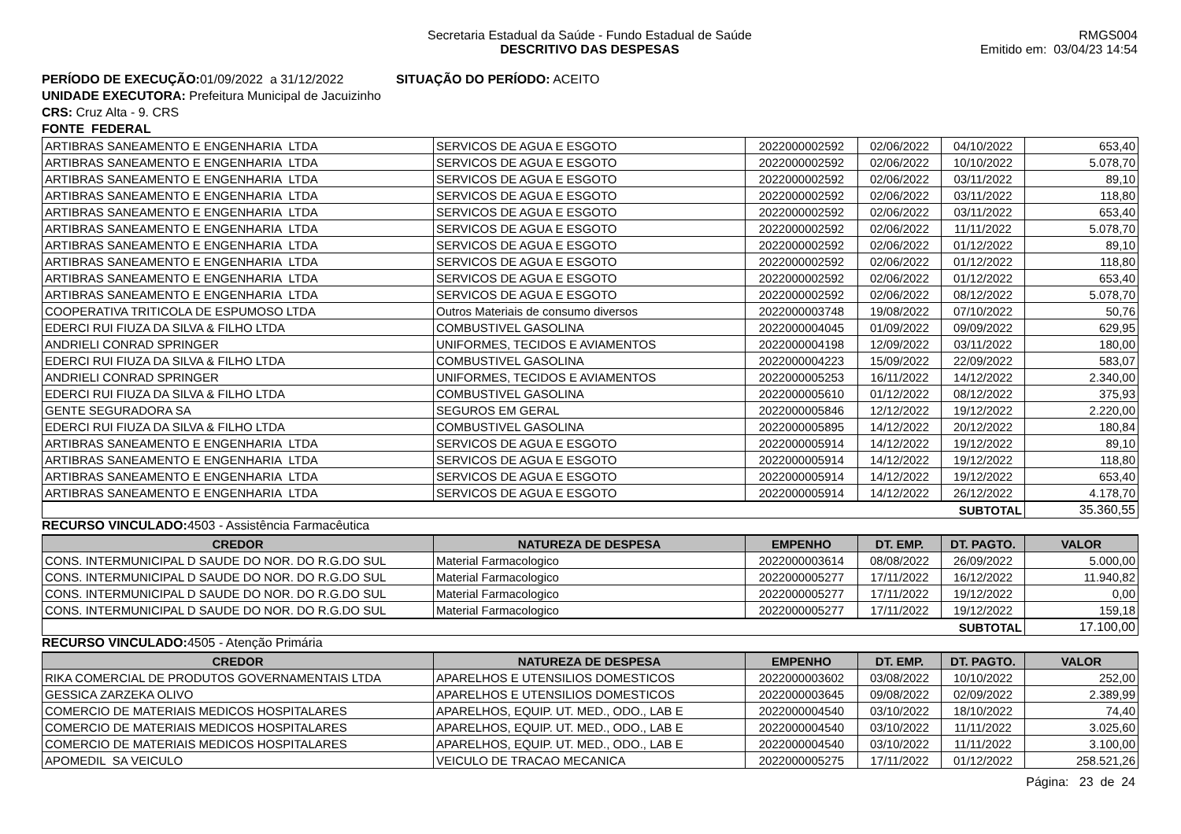Secretaria Estadual da Saúde - Fundo Estadual de Saúde
DESCRITIVO DAS DESPESAS
RMGS004
Emitido em: 03/04/23 14:54
PERÍODO DE EXECUÇÃO: 01/09/2022 a 31/12/2022 SITUAÇÃO DO PERÍODO: ACEITO
UNIDADE EXECUTORA: Prefeitura Municipal de Jacuizinho
CRS: Cruz Alta - 9. CRS
FONTE FEDERAL
| ARTIBRAS SANEAMENTO E ENGENHARIA LTDA | SERVICOS DE AGUA E ESGOTO | 2022000002592 | 02/06/2022 | 04/10/2022 | 653,40 |
| ARTIBRAS SANEAMENTO E ENGENHARIA LTDA | SERVICOS DE AGUA E ESGOTO | 2022000002592 | 02/06/2022 | 10/10/2022 | 5.078,70 |
| ARTIBRAS SANEAMENTO E ENGENHARIA LTDA | SERVICOS DE AGUA E ESGOTO | 2022000002592 | 02/06/2022 | 03/11/2022 | 89,10 |
| ARTIBRAS SANEAMENTO E ENGENHARIA LTDA | SERVICOS DE AGUA E ESGOTO | 2022000002592 | 02/06/2022 | 03/11/2022 | 118,80 |
| ARTIBRAS SANEAMENTO E ENGENHARIA LTDA | SERVICOS DE AGUA E ESGOTO | 2022000002592 | 02/06/2022 | 03/11/2022 | 653,40 |
| ARTIBRAS SANEAMENTO E ENGENHARIA LTDA | SERVICOS DE AGUA E ESGOTO | 2022000002592 | 02/06/2022 | 11/11/2022 | 5.078,70 |
| ARTIBRAS SANEAMENTO E ENGENHARIA LTDA | SERVICOS DE AGUA E ESGOTO | 2022000002592 | 02/06/2022 | 01/12/2022 | 89,10 |
| ARTIBRAS SANEAMENTO E ENGENHARIA LTDA | SERVICOS DE AGUA E ESGOTO | 2022000002592 | 02/06/2022 | 01/12/2022 | 118,80 |
| ARTIBRAS SANEAMENTO E ENGENHARIA LTDA | SERVICOS DE AGUA E ESGOTO | 2022000002592 | 02/06/2022 | 01/12/2022 | 653,40 |
| ARTIBRAS SANEAMENTO E ENGENHARIA LTDA | SERVICOS DE AGUA E ESGOTO | 2022000002592 | 02/06/2022 | 08/12/2022 | 5.078,70 |
| COOPERATIVA TRITICOLA DE ESPUMOSO LTDA | Outros Materiais de consumo diversos | 2022000003748 | 19/08/2022 | 07/10/2022 | 50,76 |
| EDERCI RUI FIUZA DA SILVA & FILHO LTDA | COMBUSTIVEL GASOLINA | 2022000004045 | 01/09/2022 | 09/09/2022 | 629,95 |
| ANDRIELI CONRAD SPRINGER | UNIFORMES, TECIDOS E AVIAMENTOS | 2022000004198 | 12/09/2022 | 03/11/2022 | 180,00 |
| EDERCI RUI FIUZA DA SILVA & FILHO LTDA | COMBUSTIVEL GASOLINA | 2022000004223 | 15/09/2022 | 22/09/2022 | 583,07 |
| ANDRIELI CONRAD SPRINGER | UNIFORMES, TECIDOS E AVIAMENTOS | 2022000005253 | 16/11/2022 | 14/12/2022 | 2.340,00 |
| EDERCI RUI FIUZA DA SILVA & FILHO LTDA | COMBUSTIVEL GASOLINA | 2022000005610 | 01/12/2022 | 08/12/2022 | 375,93 |
| GENTE SEGURADORA SA | SEGUROS EM GERAL | 2022000005846 | 12/12/2022 | 19/12/2022 | 2.220,00 |
| EDERCI RUI FIUZA DA SILVA & FILHO LTDA | COMBUSTIVEL GASOLINA | 2022000005895 | 14/12/2022 | 20/12/2022 | 180,84 |
| ARTIBRAS SANEAMENTO E ENGENHARIA LTDA | SERVICOS DE AGUA E ESGOTO | 2022000005914 | 14/12/2022 | 19/12/2022 | 89,10 |
| ARTIBRAS SANEAMENTO E ENGENHARIA LTDA | SERVICOS DE AGUA E ESGOTO | 2022000005914 | 14/12/2022 | 19/12/2022 | 118,80 |
| ARTIBRAS SANEAMENTO E ENGENHARIA LTDA | SERVICOS DE AGUA E ESGOTO | 2022000005914 | 14/12/2022 | 19/12/2022 | 653,40 |
| ARTIBRAS SANEAMENTO E ENGENHARIA LTDA | SERVICOS DE AGUA E ESGOTO | 2022000005914 | 14/12/2022 | 26/12/2022 | 4.178,70 |
| SUBTOTAL | | | | | 35.360,55 |
RECURSO VINCULADO: 4503 - Assistência Farmacêutica
| CREDOR | NATUREZA DE DESPESA | EMPENHO | DT. EMP. | DT. PAGTO. | VALOR |
| --- | --- | --- | --- | --- | --- |
| CONS. INTERMUNICIPAL D SAUDE DO NOR. DO R.G.DO SUL | Material Farmacologico | 2022000003614 | 08/08/2022 | 26/09/2022 | 5.000,00 |
| CONS. INTERMUNICIPAL D SAUDE DO NOR. DO R.G.DO SUL | Material Farmacologico | 2022000005277 | 17/11/2022 | 16/12/2022 | 11.940,82 |
| CONS. INTERMUNICIPAL D SAUDE DO NOR. DO R.G.DO SUL | Material Farmacologico | 2022000005277 | 17/11/2022 | 19/12/2022 | 0,00 |
| CONS. INTERMUNICIPAL D SAUDE DO NOR. DO R.G.DO SUL | Material Farmacologico | 2022000005277 | 17/11/2022 | 19/12/2022 | 159,18 |
| SUBTOTAL | | | | | 17.100,00 |
RECURSO VINCULADO: 4505 - Atenção Primária
| CREDOR | NATUREZA DE DESPESA | EMPENHO | DT. EMP. | DT. PAGTO. | VALOR |
| --- | --- | --- | --- | --- | --- |
| RIKA COMERCIAL DE PRODUTOS GOVERNAMENTAIS LTDA | APARELHOS E UTENSILIOS DOMESTICOS | 2022000003602 | 03/08/2022 | 10/10/2022 | 252,00 |
| GESSICA ZARZEKA OLIVO | APARELHOS E UTENSILIOS DOMESTICOS | 2022000003645 | 09/08/2022 | 02/09/2022 | 2.389,99 |
| COMERCIO DE MATERIAIS MEDICOS HOSPITALARES | APARELHOS, EQUIP. UT. MED., ODO., LAB E | 2022000004540 | 03/10/2022 | 18/10/2022 | 74,40 |
| COMERCIO DE MATERIAIS MEDICOS HOSPITALARES | APARELHOS, EQUIP. UT. MED., ODO., LAB E | 2022000004540 | 03/10/2022 | 11/11/2022 | 3.025,60 |
| COMERCIO DE MATERIAIS MEDICOS HOSPITALARES | APARELHOS, EQUIP. UT. MED., ODO., LAB E | 2022000004540 | 03/10/2022 | 11/11/2022 | 3.100,00 |
| APOMEDIL SA VEICULO | VEICULO DE TRACAO MECANICA | 2022000005275 | 17/11/2022 | 01/12/2022 | 258.521,26 |
Página: 23 de 24